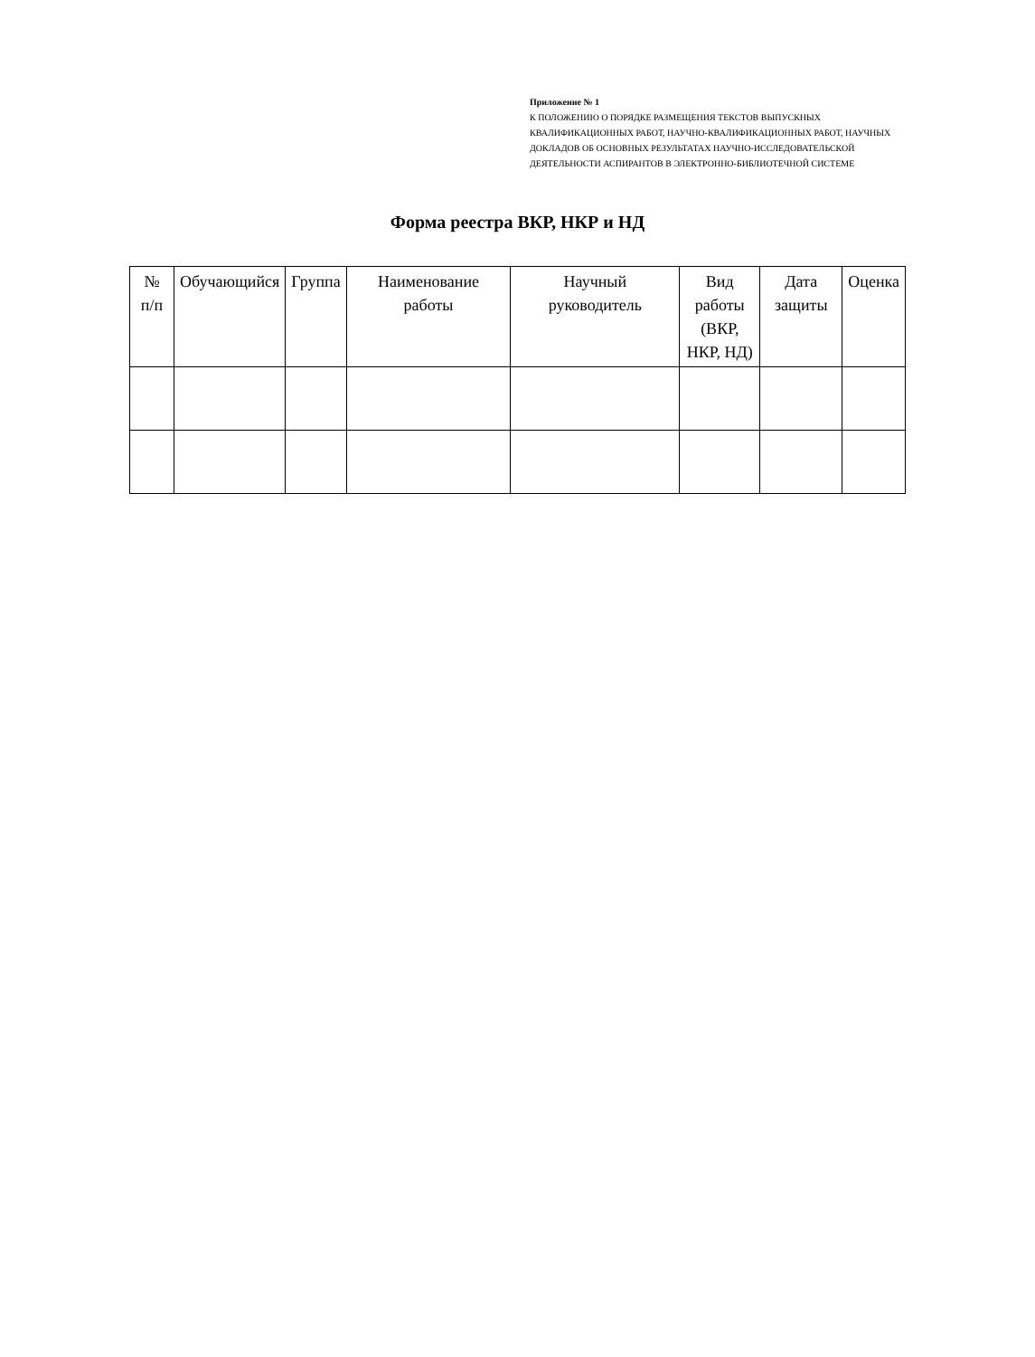Приложение № 1
К ПОЛОЖЕНИЮ О ПОРЯДКЕ РАЗМЕЩЕНИЯ ТЕКСТОВ ВЫПУСКНЫХ КВАЛИФИКАЦИОННЫХ РАБОТ, НАУЧНО-КВАЛИФИКАЦИОННЫХ РАБОТ, НАУЧНЫХ ДОКЛАДОВ ОБ ОСНОВНЫХ РЕЗУЛЬТАТАХ НАУЧНО-ИССЛЕДОВАТЕЛЬСКОЙ ДЕЯТЕЛЬНОСТИ АСПИРАНТОВ В ЭЛЕКТРОННО-БИБЛИОТЕЧНОЙ СИСТЕМЕ
Форма реестра ВКР, НКР и НД
| № п/п | Обучающийся | Группа | Наименование работы | Научный руководитель | Вид работы (ВКР, НКР, НД) | Дата защиты | Оценка |
| --- | --- | --- | --- | --- | --- | --- | --- |